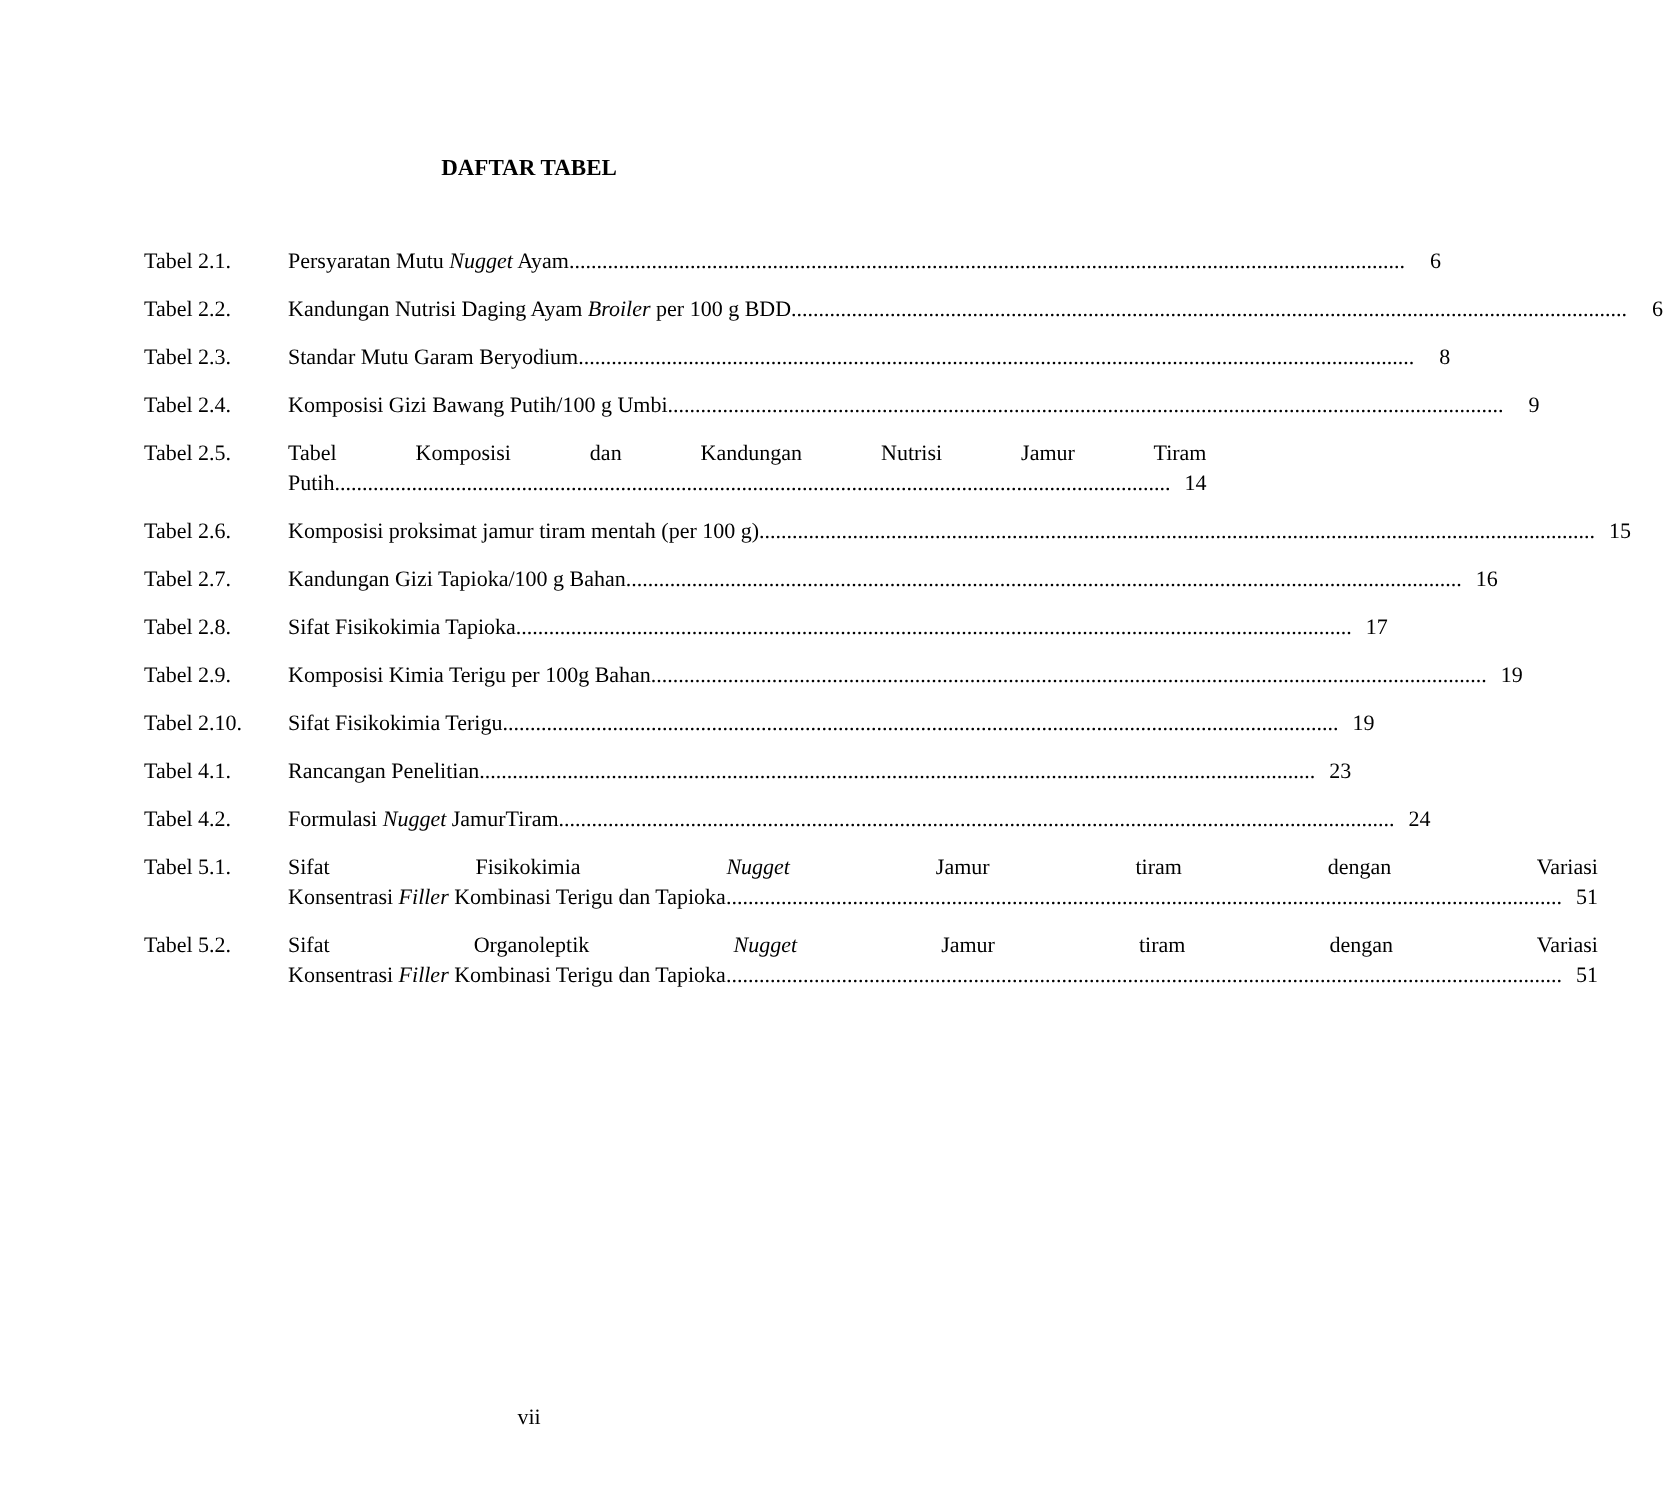DAFTAR TABEL
Tabel 2.1. Persyaratan Mutu Nugget Ayam 6
Tabel 2.2. Kandungan Nutrisi Daging Ayam Broiler per 100 g BDD 6
Tabel 2.3. Standar Mutu Garam Beryodium 8
Tabel 2.4. Komposisi Gizi Bawang Putih/100 g Umbi 9
Tabel 2.5. Tabel Komposisi dan Kandungan Nutrisi Jamur Tiram
Putih 14
Tabel 2.6. Komposisi proksimat jamur tiram mentah (per 100 g) 15
Tabel 2.7. Kandungan Gizi Tapioka/100 g Bahan 16
Tabel 2.8. Sifat Fisikokimia Tapioka 17
Tabel 2.9. Komposisi Kimia Terigu per 100g Bahan 19
Tabel 2.10.
Sifat Fisikokimia Terigu 19
Tabel 4.1. Rancangan Penelitian 23
Tabel 4.2. Formulasi Nugget JamurTiram 24
Tabel 5.1. Sifat Fisikokimia Nugget Jamur tiram dengan Variasi
Konsentrasi Filler Kombinasi Terigu dan Tapioka 51
Tabel 5.2. Sifat Organoleptik Nugget Jamur tiram dengan Variasi
Konsentrasi Filler Kombinasi Terigu dan Tapioka 51
vii